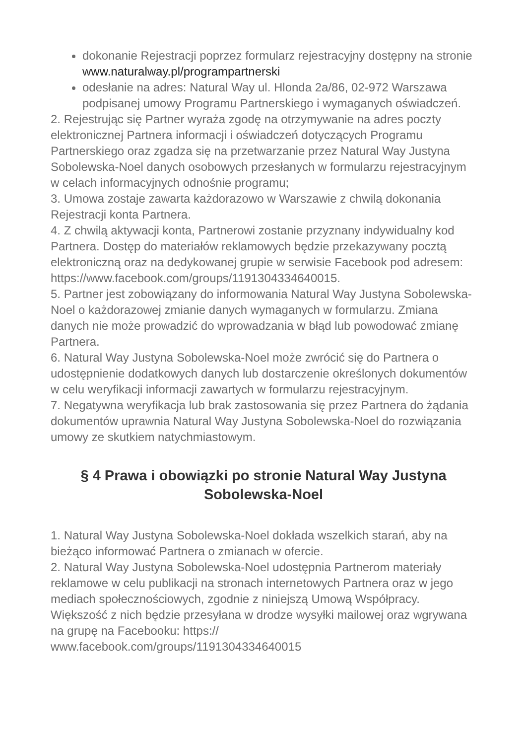dokonanie Rejestracji poprzez formularz rejestracyjny dostępny na stronie www.naturalway.pl/programpartnerski
odesłanie na adres: Natural Way ul. Hlonda 2a/86, 02-972 Warszawa podpisanej umowy Programu Partnerskiego i wymaganych oświadczeń.
2. Rejestrując się Partner wyraża zgodę na otrzymywanie na adres poczty elektronicznej Partnera informacji i oświadczeń dotyczących Programu Partnerskiego oraz zgadza się na przetwarzanie przez Natural Way Justyna Sobolewska-Noel danych osobowych przesłanych w formularzu rejestracyjnym w celach informacyjnych odnośnie programu;
3. Umowa zostaje zawarta każdorazowo w Warszawie z chwilą dokonania Rejestracji konta Partnera.
4. Z chwilą aktywacji konta, Partnerowi zostanie przyznany indywidualny kod Partnera. Dostęp do materiałów reklamowych będzie przekazywany pocztą elektroniczną oraz na dedykowanej grupie w serwisie Facebook pod adresem: https://www.facebook.com/groups/1191304334640015.
5. Partner jest zobowiązany do informowania Natural Way Justyna Sobolewska-Noel o każdorazowej zmianie danych wymaganych w formularzu. Zmiana danych nie może prowadzić do wprowadzania w błąd lub powodować zmianę Partnera.
6. Natural Way Justyna Sobolewska-Noel może zwrócić się do Partnera o udostępnienie dodatkowych danych lub dostarczenie określonych dokumentów w celu weryfikacji informacji zawartych w formularzu rejestracyjnym.
7. Negatywna weryfikacja lub brak zastosowania się przez Partnera do żądania dokumentów uprawnia Natural Way Justyna Sobolewska-Noel do rozwiązania umowy ze skutkiem natychmiastowym.
§ 4 Prawa i obowiązki po stronie Natural Way Justyna Sobolewska-Noel
1. Natural Way Justyna Sobolewska-Noel dokłada wszelkich starań, aby na bieżąco informować Partnera o zmianach w ofercie.
2. Natural Way Justyna Sobolewska-Noel udostępnia Partnerom materiały reklamowe w celu publikacji na stronach internetowych Partnera oraz w jego mediach społecznościowych, zgodnie z niniejszą Umową Współpracy. Większość z nich będzie przesyłana w drodze wysyłki mailowej oraz wgrywana na grupę na Facebooku: https://
www.facebook.com/groups/1191304334640015